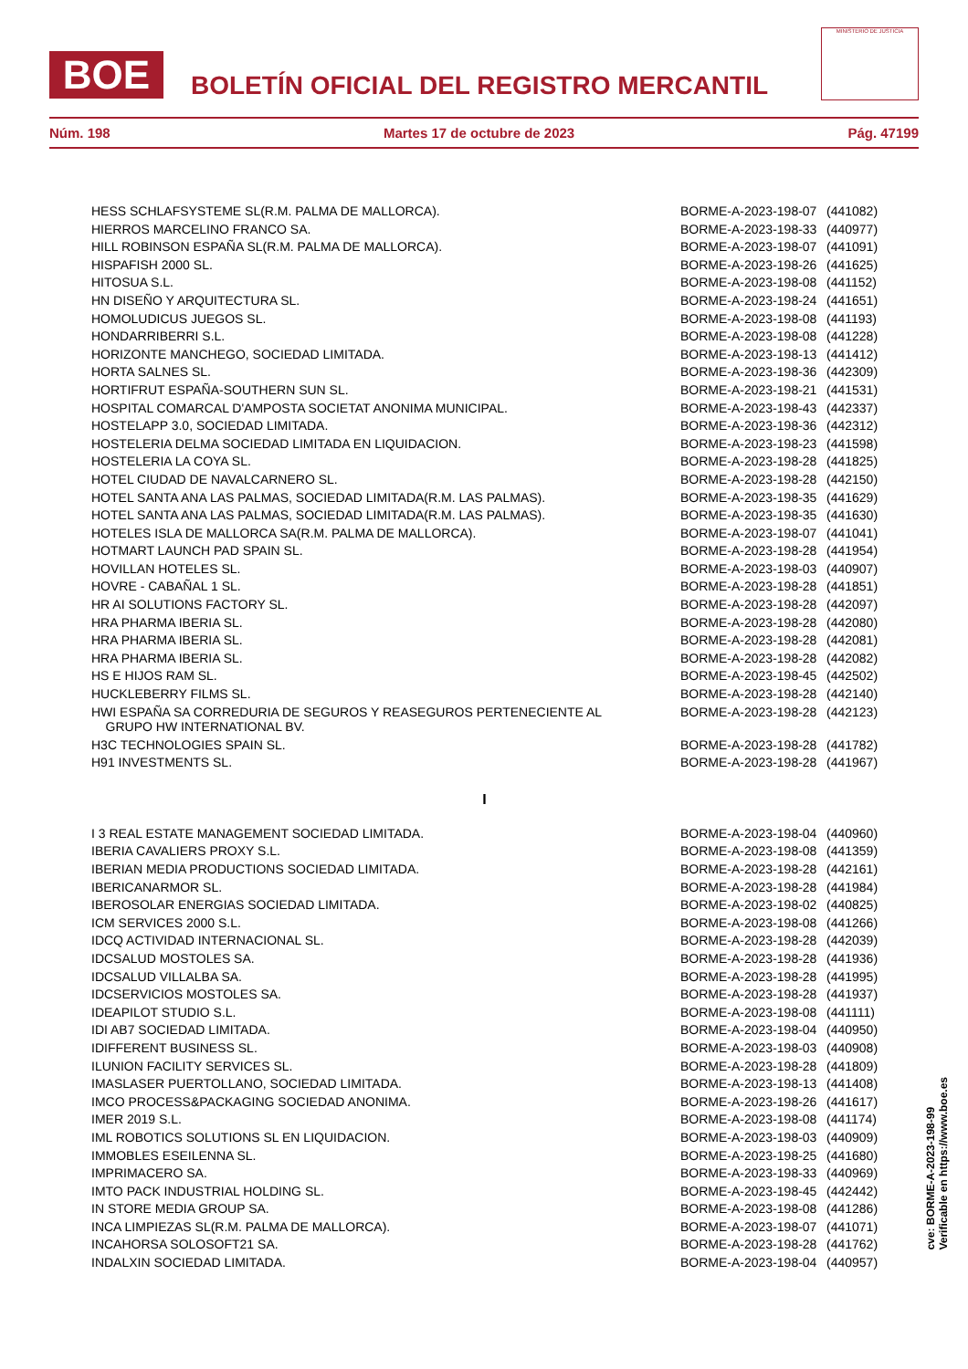BOE
BOLETÍN OFICIAL DEL REGISTRO MERCANTIL
MINISTERIO DE JUSTICIA
Núm. 198 Martes 17 de octubre de 2023 Pág. 47199
| HESS SCHLAFSYSTEME SL(R.M. PALMA DE MALLORCA). | BORME-A-2023-198-07 | (441082) |
| HIERROS MARCELINO FRANCO SA. | BORME-A-2023-198-33 | (440977) |
| HILL ROBINSON ESPAÑA SL(R.M. PALMA DE MALLORCA). | BORME-A-2023-198-07 | (441091) |
| HISPAFISH 2000 SL. | BORME-A-2023-198-26 | (441625) |
| HITOSUA S.L. | BORME-A-2023-198-08 | (441152) |
| HN DISEÑO Y ARQUITECTURA SL. | BORME-A-2023-198-24 | (441651) |
| HOMOLUDICUS JUEGOS SL. | BORME-A-2023-198-08 | (441193) |
| HONDARRIBERRI S.L. | BORME-A-2023-198-08 | (441228) |
| HORIZONTE MANCHEGO, SOCIEDAD LIMITADA. | BORME-A-2023-198-13 | (441412) |
| HORTA SALNES SL. | BORME-A-2023-198-36 | (442309) |
| HORTIFRUT ESPAÑA-SOUTHERN SUN SL. | BORME-A-2023-198-21 | (441531) |
| HOSPITAL COMARCAL D'AMPOSTA SOCIETAT ANONIMA MUNICIPAL. | BORME-A-2023-198-43 | (442337) |
| HOSTELAPP 3.0, SOCIEDAD LIMITADA. | BORME-A-2023-198-36 | (442312) |
| HOSTELERIA DELMA SOCIEDAD LIMITADA EN LIQUIDACION. | BORME-A-2023-198-23 | (441598) |
| HOSTELERIA LA COYA SL. | BORME-A-2023-198-28 | (441825) |
| HOTEL CIUDAD DE NAVALCARNERO SL. | BORME-A-2023-198-28 | (442150) |
| HOTEL SANTA ANA LAS PALMAS, SOCIEDAD LIMITADA(R.M. LAS PALMAS). | BORME-A-2023-198-35 | (441629) |
| HOTEL SANTA ANA LAS PALMAS, SOCIEDAD LIMITADA(R.M. LAS PALMAS). | BORME-A-2023-198-35 | (441630) |
| HOTELES ISLA DE MALLORCA SA(R.M. PALMA DE MALLORCA). | BORME-A-2023-198-07 | (441041) |
| HOTMART LAUNCH PAD SPAIN SL. | BORME-A-2023-198-28 | (441954) |
| HOVILLAN HOTELES SL. | BORME-A-2023-198-03 | (440907) |
| HOVRE - CABAÑAL 1 SL. | BORME-A-2023-198-28 | (441851) |
| HR AI SOLUTIONS FACTORY SL. | BORME-A-2023-198-28 | (442097) |
| HRA PHARMA IBERIA SL. | BORME-A-2023-198-28 | (442080) |
| HRA PHARMA IBERIA SL. | BORME-A-2023-198-28 | (442081) |
| HRA PHARMA IBERIA SL. | BORME-A-2023-198-28 | (442082) |
| HS E HIJOS RAM SL. | BORME-A-2023-198-45 | (442502) |
| HUCKLEBERRY FILMS SL. | BORME-A-2023-198-28 | (442140) |
| HWI ESPAÑA SA CORREDURIA DE SEGUROS Y REASEGUROS PERTENECIENTE AL GRUPO HW INTERNATIONAL BV. | BORME-A-2023-198-28 | (442123) |
| H3C TECHNOLOGIES SPAIN SL. | BORME-A-2023-198-28 | (441782) |
| H91 INVESTMENTS SL. | BORME-A-2023-198-28 | (441967) |
| I | | |
| I 3 REAL ESTATE MANAGEMENT SOCIEDAD LIMITADA. | BORME-A-2023-198-04 | (440960) |
| IBERIA CAVALIERS PROXY S.L. | BORME-A-2023-198-08 | (441359) |
| IBERIAN MEDIA PRODUCTIONS SOCIEDAD LIMITADA. | BORME-A-2023-198-28 | (442161) |
| IBERICANARMOR SL. | BORME-A-2023-198-28 | (441984) |
| IBEROSOLAR ENERGIAS SOCIEDAD LIMITADA. | BORME-A-2023-198-02 | (440825) |
| ICM SERVICES 2000 S.L. | BORME-A-2023-198-08 | (441266) |
| IDCQ ACTIVIDAD INTERNACIONAL SL. | BORME-A-2023-198-28 | (442039) |
| IDCSALUD MOSTOLES SA. | BORME-A-2023-198-28 | (441936) |
| IDCSALUD VILLALBA SA. | BORME-A-2023-198-28 | (441995) |
| IDCSERVICIOS MOSTOLES SA. | BORME-A-2023-198-28 | (441937) |
| IDEAPILOT STUDIO S.L. | BORME-A-2023-198-08 | (441111) |
| IDI AB7 SOCIEDAD LIMITADA. | BORME-A-2023-198-04 | (440950) |
| IDIFFERENT BUSINESS SL. | BORME-A-2023-198-03 | (440908) |
| ILUNION FACILITY SERVICES SL. | BORME-A-2023-198-28 | (441809) |
| IMASLASER PUERTOLLANO, SOCIEDAD LIMITADA. | BORME-A-2023-198-13 | (441408) |
| IMCO PROCESS&PACKAGING SOCIEDAD ANONIMA. | BORME-A-2023-198-26 | (441617) |
| IMER 2019 S.L. | BORME-A-2023-198-08 | (441174) |
| IML ROBOTICS SOLUTIONS SL EN LIQUIDACION. | BORME-A-2023-198-03 | (440909) |
| IMMOBLES ESEILENNA SL. | BORME-A-2023-198-25 | (441680) |
| IMPRIMACERO SA. | BORME-A-2023-198-33 | (440969) |
| IMTO PACK INDUSTRIAL HOLDING SL. | BORME-A-2023-198-45 | (442442) |
| IN STORE MEDIA GROUP SA. | BORME-A-2023-198-08 | (441286) |
| INCA LIMPIEZAS SL(R.M. PALMA DE MALLORCA). | BORME-A-2023-198-07 | (441071) |
| INCAHORSA SOLOSOFT21 SA. | BORME-A-2023-198-28 | (441762) |
| INDALXIN SOCIEDAD LIMITADA. | BORME-A-2023-198-04 | (440957) |
cve: BORME-A-2023-198-99
Verificable en https://www.boe.es